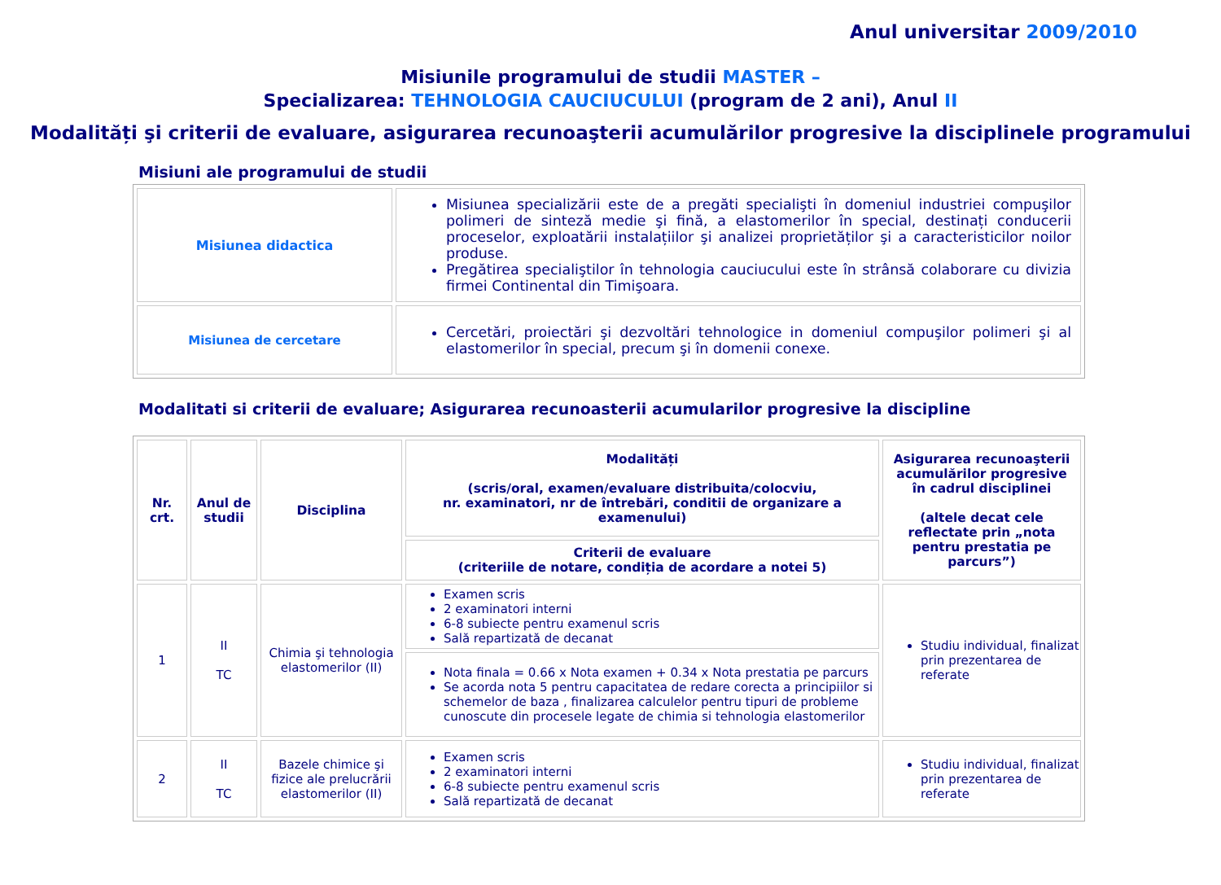Anul universitar 2009/2010
Misiunile programului de studii MASTER –
Specializarea: TEHNOLOGIA CAUCIUCULUI (program de 2 ani), Anul II
Modalități şi criterii de evaluare, asigurarea recunoaşterii acumulărilor progresive la disciplinele programului
Misiuni ale programului de studii
| Misiunea didactica | Misiunea specializării este de a pregăti specialişti în domeniul industriei compuşilor polimeri de sinteză medie şi fină, a elastomerilor în special, destinați conducerii proceselor, exploatării instalațiilor şi analizei proprietăților şi a caracteristicilor noilor produse. Pregătirea specialiştilor în tehnologia cauciucului este în strânsă colaborare cu divizia firmei Continental din Timişoara. |
| Misiunea de cercetare | Cercetări, proiectări şi dezvoltări tehnologice in domeniul compuşilor polimeri şi al elastomerilor în special, precum şi în domenii conexe. |
Modalitati si criterii de evaluare; Asigurarea recunoasterii acumularilor progresive la discipline
| Nr. crt. | Anul de studii | Disciplina | Modalități (scris/oral, examen/evaluare distribuita/colocviu, nr. examinatori, nr de întrebări, conditii de organizare a examenului) | Asigurarea recunoaşterii acumulărilor progresive în cadrul disciplinei (altele decat cele reflectate prin „nota pentru prestatia pe parcurs”) |
| --- | --- | --- | --- | --- |
| | | | Criterii de evaluare (criteriile de notare, condiția de acordare a notei 5) | |
| 1 | II TC | Chimia şi tehnologia elastomerilor (II) | Examen scris 2 examinatori interni 6-8 subiecte pentru examenul scris Sală repartizată de decanat | Studiu individual, finalizat prin prezentarea de referate |
| | | | Nota finala = 0.66 x Nota examen + 0.34 x Nota prestatia pe parcurs Se acorda nota 5 pentru capacitatea de redare corecta a principiilor si schemelor de baza , finalizarea calculelor pentru tipuri de probleme cunoscute din procesele legate de chimia si tehnologia elastomerilor | |
| 2 | II TC | Bazele chimice şi fizice ale prelucrării elastomerilor (II) | Examen scris 2 examinatori interni 6-8 subiecte pentru examenul scris Sală repartizată de decanat | Studiu individual, finalizat prin prezentarea de referate |